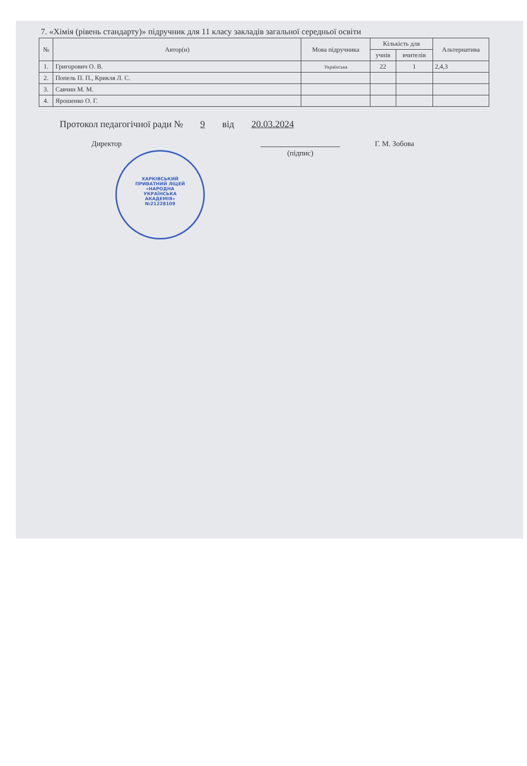7. «Хімія (рівень стандарту)» підручник для 11 класу закладів загальної середньої освіти
| № | Автор(и) | Мова підручника | Кількість для | | Альтернатива |
| --- | --- | --- | --- | --- | --- |
| | | | учнів | вчителів | |
| 1. | Григорович О. В. | Українська | 22 | 1 | 2,4,3 |
| 2. | Попель П. П., Крикля Л. С. | | | | |
| 3. | Савчин М. М. | | | | |
| 4. | Ярошенко О. Г. | | | | |
Протокол педагогічної ради № 9 від 20.03.2024
Директор
(підпис) Г. М. Зобова
ХАРКІВСЬКИЙ
ПРИВАТНИЙ ЛІЦЕЙ
«НАРОДНА
УКРАЇНСЬКА
АКАДЕМІЯ»
№21228109